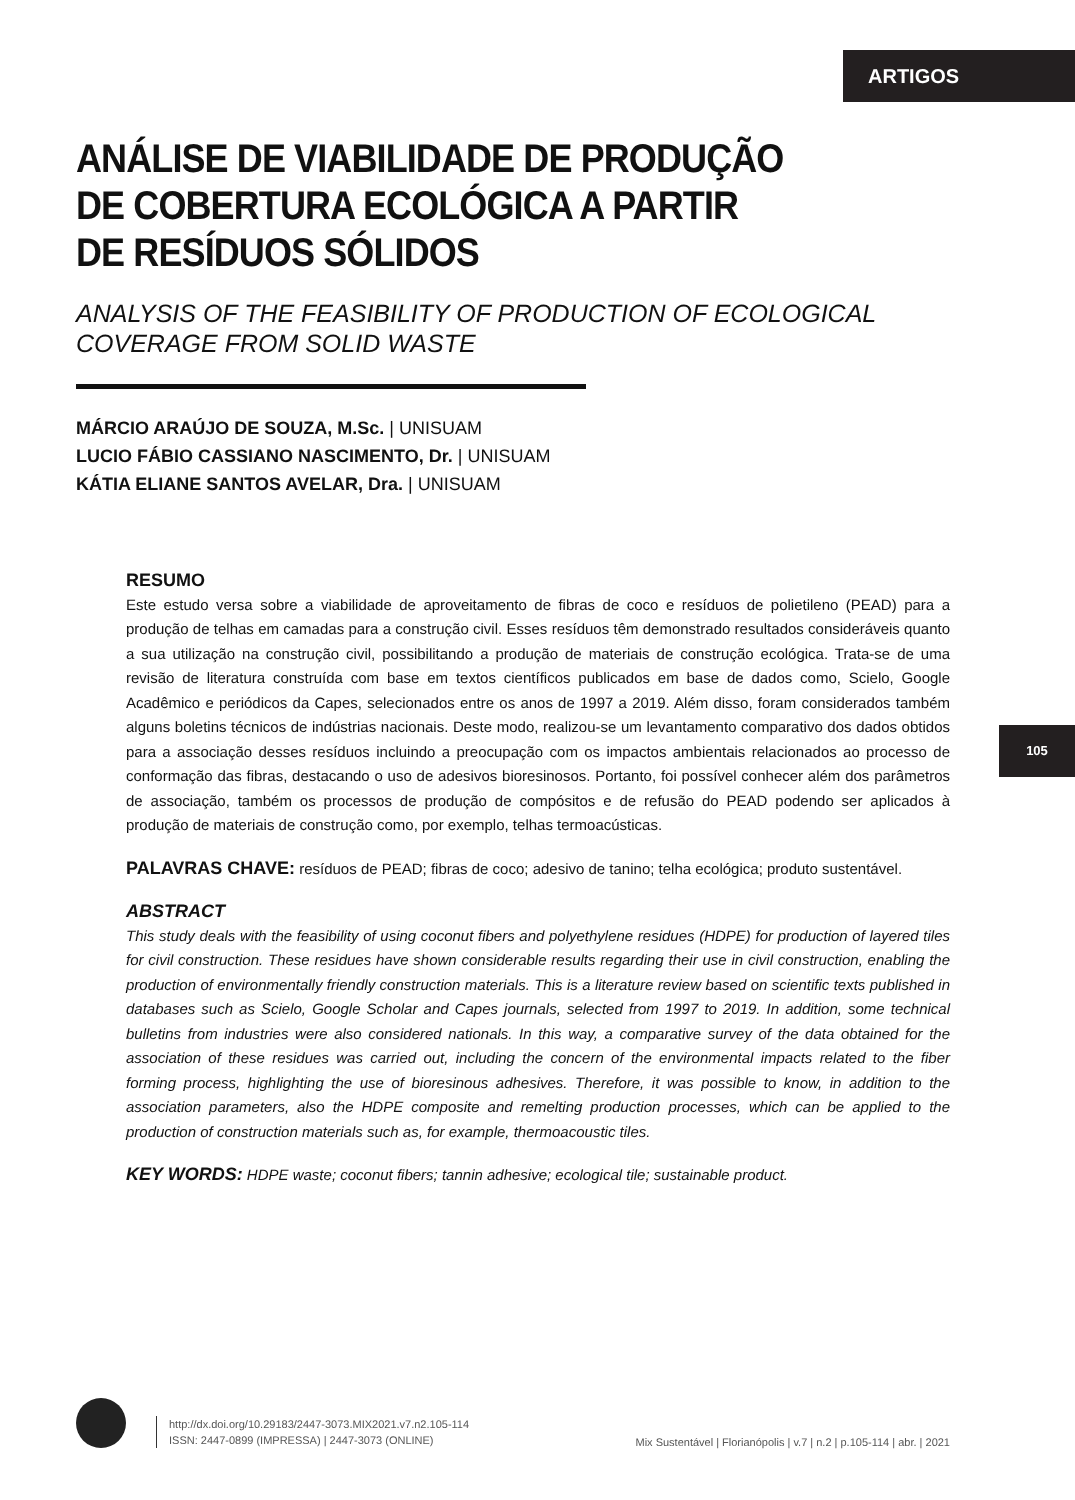ARTIGOS
ANÁLISE DE VIABILIDADE DE PRODUÇÃO
DE COBERTURA ECOLÓGICA A PARTIR
DE RESÍDUOS SÓLIDOS
ANALYSIS OF THE FEASIBILITY OF PRODUCTION OF ECOLOGICAL COVERAGE FROM SOLID WASTE
MÁRCIO ARAÚJO DE SOUZA, M.Sc. | UNISUAM
LUCIO FÁBIO CASSIANO NASCIMENTO, Dr. | UNISUAM
KÁTIA ELIANE SANTOS AVELAR, Dra. | UNISUAM
RESUMO
Este estudo versa sobre a viabilidade de aproveitamento de fibras de coco e resíduos de polietileno (PEAD) para a produção de telhas em camadas para a construção civil. Esses resíduos têm demonstrado resultados consideráveis quanto a sua utilização na construção civil, possibilitando a produção de materiais de construção ecológica. Trata-se de uma revisão de literatura construída com base em textos científicos publicados em base de dados como, Scielo, Google Acadêmico e periódicos da Capes, selecionados entre os anos de 1997 a 2019. Além disso, foram considerados também alguns boletins técnicos de indústrias nacionais. Deste modo, realizou-se um levantamento comparativo dos dados obtidos para a associação desses resíduos incluindo a preocupação com os impactos ambientais relacionados ao processo de conformação das fibras, destacando o uso de adesivos bioresinosos. Portanto, foi possível conhecer além dos parâmetros de associação, também os processos de produção de compósitos e de refusão do PEAD podendo ser aplicados à produção de materiais de construção como, por exemplo, telhas termoacústicas.
PALAVRAS CHAVE: resíduos de PEAD; fibras de coco; adesivo de tanino; telha ecológica; produto sustentável.
ABSTRACT
This study deals with the feasibility of using coconut fibers and polyethylene residues (HDPE) for production of layered tiles for civil construction. These residues have shown considerable results regarding their use in civil construction, enabling the production of environmentally friendly construction materials. This is a literature review based on scientific texts published in databases such as Scielo, Google Scholar and Capes journals, selected from 1997 to 2019. In addition, some technical bulletins from industries were also considered nationals. In this way, a comparative survey of the data obtained for the association of these residues was carried out, including the concern of the environmental impacts related to the fiber forming process, highlighting the use of bioresinous adhesives. Therefore, it was possible to know, in addition to the association parameters, also the HDPE composite and remelting production processes, which can be applied to the production of construction materials such as, for example, thermoacoustic tiles.
KEY WORDS: HDPE waste; coconut fibers; tannin adhesive; ecological tile; sustainable product.
105
http://dx.doi.org/10.29183/2447-3073.MIX2021.v7.n2.105-114
ISSN: 2447-0899 (IMPRESSA) | 2447-3073 (ONLINE)
Mix Sustentável | Florianópolis | v.7 | n.2 | p.105-114 | abr. | 2021